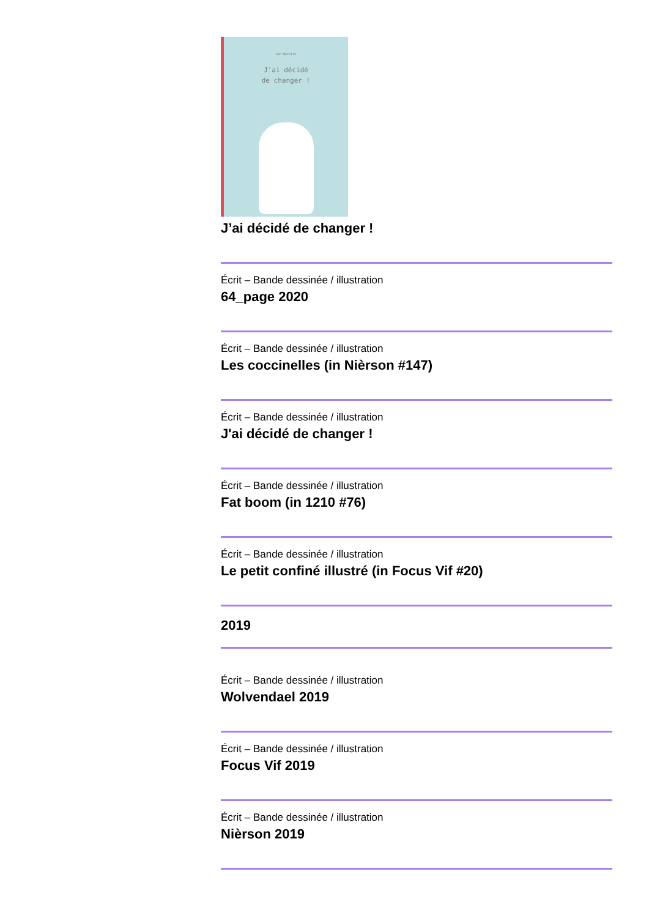Xan Harotin
J'ai décidé
de changer !
J’ai décidé de changer !
Écrit – Bande dessinée / illustration
64_page 2020
Écrit – Bande dessinée / illustration
Les coccinelles (in Nièrson #147)
Écrit – Bande dessinée / illustration
J'ai décidé de changer !
Écrit – Bande dessinée / illustration
Fat boom (in 1210 #76)
Écrit – Bande dessinée / illustration
Le petit confiné illustré (in Focus Vif #20)
2019
Écrit – Bande dessinée / illustration
Wolvendael 2019
Écrit – Bande dessinée / illustration
Focus Vif 2019
Écrit – Bande dessinée / illustration
Nièrson 2019